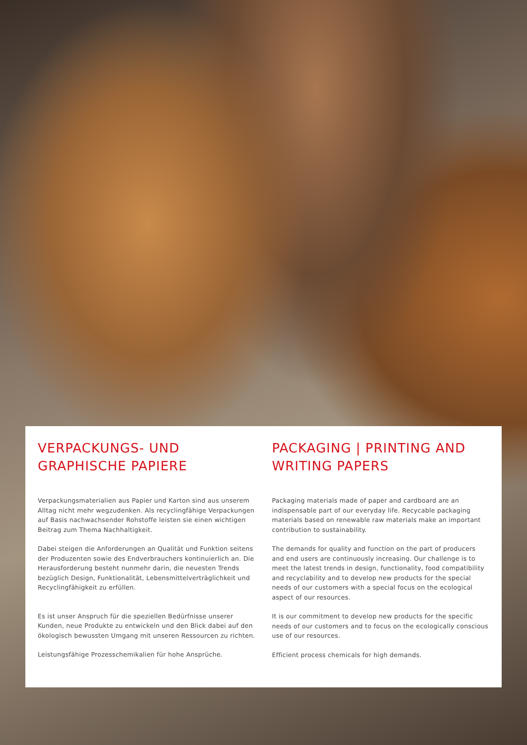VERPACKUNGS- UND
GRAPHISCHE PAPIERE
Verpackungsmaterialien aus Papier und Karton sind aus unserem Alltag nicht mehr wegzudenken. Als recyclingfähige Verpackungen auf Basis nachwachsender Rohstoffe leisten sie einen wichtigen Beitrag zum Thema Nachhaltigkeit.
Dabei steigen die Anforderungen an Qualität und Funktion seitens der Produzenten sowie des Endverbrauchers kontinuierlich an. Die Herausforderung besteht nunmehr darin, die neuesten Trends bezüglich Design, Funktionalität, Lebensmittelverträglichkeit und Recyclingfähigkeit zu erfüllen.
Es ist unser Anspruch für die speziellen Bedürfnisse unserer Kunden, neue Produkte zu entwickeln und den Blick dabei auf den ökologisch bewussten Umgang mit unseren Ressourcen zu richten.
Leistungsfähige Prozesschemikalien für hohe Ansprüche.
PACKAGING | PRINTING AND
WRITING PAPERS
Packaging materials made of paper and cardboard are an indispensable part of our everyday life. Recycable packaging materials based on renewable raw materials make an important contribution to sustainability.
The demands for quality and function on the part of producers and end users are continuously increasing. Our challenge is to meet the latest trends in design, functionality, food compatibility and recyclability and to develop new products for the special needs of our customers with a special focus on the ecological aspect of our resources.
It is our commitment to develop new products for the specific needs of our customers and to focus on the ecologically conscious use of our resources.
Efficient process chemicals for high demands.